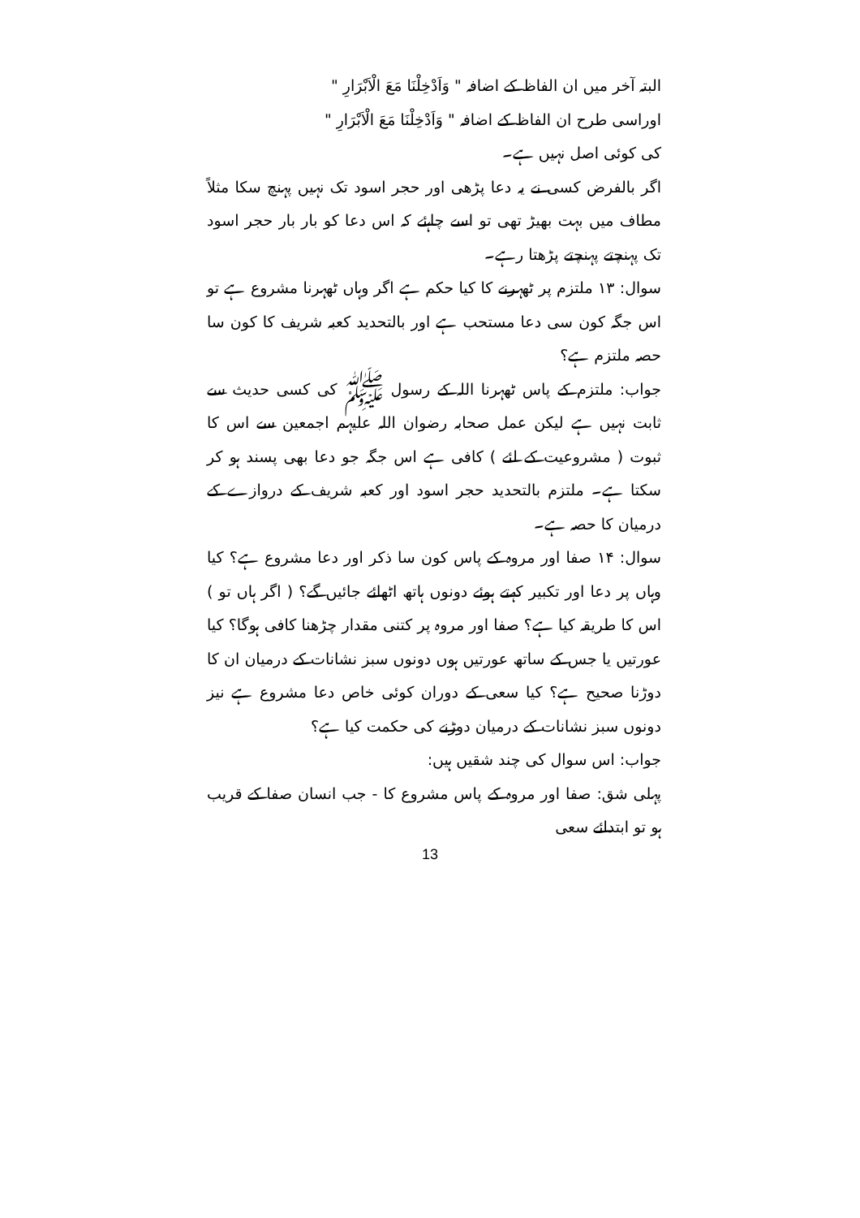البتہ آخر میں ان الفاظ کے اضافہ " وَاَدْخِلْنَا مَعَ الْاَبْرَارِ "
اوراسی طرح ان الفاظ کے اضافہ " وَاَدْخِلْنَا مَعَ الْاَبْرَارِ "
کی کوئی اصل نہیں ہے۔
اگر بالفرض کسی نے یہ دعا پڑھی اور حجر اسود تک نہیں پہنچ سکا مثلاً مطاف میں بہت بھیڑ تھی تو اسے چاہئے کہ اس دعا کو بار بار حجر اسود تک پہنچتے پہنچتے پڑھتا رہے۔
سوال: ۱۳ ملتزم پر ٹھہرنے کا کیا حکم ہے اگر وہاں ٹھہرنا مشروع ہے تو اس جگہ کون سی دعا مستحب ہے اور بالتحدید کعبہ شریف کا کون سا حصہ ملتزم ہے؟
جواب: ملتزم کے پاس ٹھہرنا اللہ کے رسول ﷺ کی کسی حدیث سے ثابت نہیں ہے لیکن عمل صحابہ رضوان اللہ علیہم اجمعین سے اس کا ثبوت ( مشروعیت کے لئے ) کافی ہے اس جگہ جو دعا بھی پسند ہو کر سکتا ہے۔ ملتزم بالتحدید حجر اسود اور کعبہ شریف کے دروازے کے درمیان کا حصہ ہے۔
سوال: ۱۴ صفا اور مروہ کے پاس کون سا ذکر اور دعا مشروع ہے؟ کیا وہاں پر دعا اور تکبیر کہتے ہوئے دونوں ہاتھ اٹھائے جائیں گے؟ ( اگر ہاں تو ) اس کا طریقہ کیا ہے؟ صفا اور مروہ پر کتنی مقدار چڑھنا کافی ہوگا؟ کیا عورتیں یا جس کے ساتھ عورتیں ہوں دونوں سبز نشانات کے درمیان ان کا دوڑنا صحیح ہے؟ کیا سعی کے دوران کوئی خاص دعا مشروع ہے نیز دونوں سبز نشانات کے درمیان دوڑنے کی حکمت کیا ہے؟
جواب: اس سوال کی چند شقیں ہیں:
پہلی شق: صفا اور مروہ کے پاس مشروع کا - جب انسان صفا کے قریب ہو تو ابتدائے سعی
13